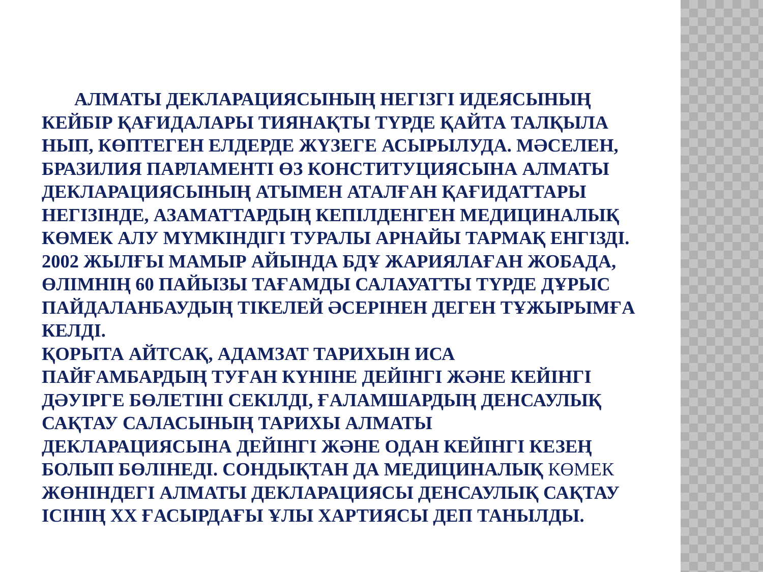АЛМАТЫ ДЕКЛАРАЦИЯСЫНЫҢ НЕГІЗГІ ИДЕЯСЫНЫҢ КЕЙБІР ҚАҒИДАЛАРЫ ТИЯНАҚТЫ ТҮРДЕ ҚАЙТА ТАЛҚЫЛА НЫП, КӨПТЕГЕН ЕЛДЕРДЕ ЖҮЗЕГЕ АСЫРЫЛУДА. МӘСЕЛЕН, БРАЗИЛИЯ ПАРЛАМЕНТІ ӨЗ КОНСТИТУЦИЯСЫНА АЛМАТЫ ДЕКЛАРАЦИЯСЫНЫҢ АТЫМЕН АТАЛҒАН ҚАҒИДАТТАРЫ НЕГІЗІНДЕ, АЗАМАТТАРДЫҢ КЕПІЛДЕНГЕН МЕДИЦИНАЛЫҚ КӨМЕК АЛУ МҮМКІНДІГІ ТУРАЛЫ АРНАЙЫ ТАРМАҚ ЕНГІЗДІ. 2002 ЖЫЛҒЫ МАМЫР АЙЫНДА БДҰ ЖАРИЯЛАҒАН ЖОБАДА, ӨЛІМНІҢ 60 ПАЙЫЗЫ ТАҒАМДЫ САЛАУАТТЫ ТҮРДЕ ДҰРЫС ПАЙДАЛАНБАУДЫҢ ТІКЕЛЕЙ ӘСЕРІНЕН ДЕГЕН ТҰЖЫРЫМҒА КЕЛДІ.
ҚОРЫТА АЙТСАҚ, АДАМЗАТ ТАРИХЫН ИСА
ПАЙҒАМБАРДЫҢ ТУҒАН КҮНІНЕ ДЕЙІНГІ ЖӘНЕ КЕЙІНГІ ДӘУІРГЕ БӨЛЕТІНІ СЕКІЛДІ, ҒАЛАМШАРДЫҢ ДЕНСАУЛЫҚ САҚТАУ САЛАСЫНЫҢ ТАРИХЫ АЛМАТЫ
ДЕКЛАРАЦИЯСЫНА ДЕЙІНГІ ЖӘНЕ ОДАН КЕЙІНГІ КЕЗЕҢ БОЛЫП БӨЛІНЕДІ. СОНДЫҚТАН ДА МЕДИЦИНАЛЫҚ КӨМЕК ЖӨНІНДЕГІ АЛМАТЫ ДЕКЛАРАЦИЯСЫ ДЕНСАУЛЫҚ САҚТАУ ІСІНІҢ XX ҒАСЫРДАҒЫ ҰЛЫ ХАРТИЯСЫ ДЕП ТАНЫЛДЫ.